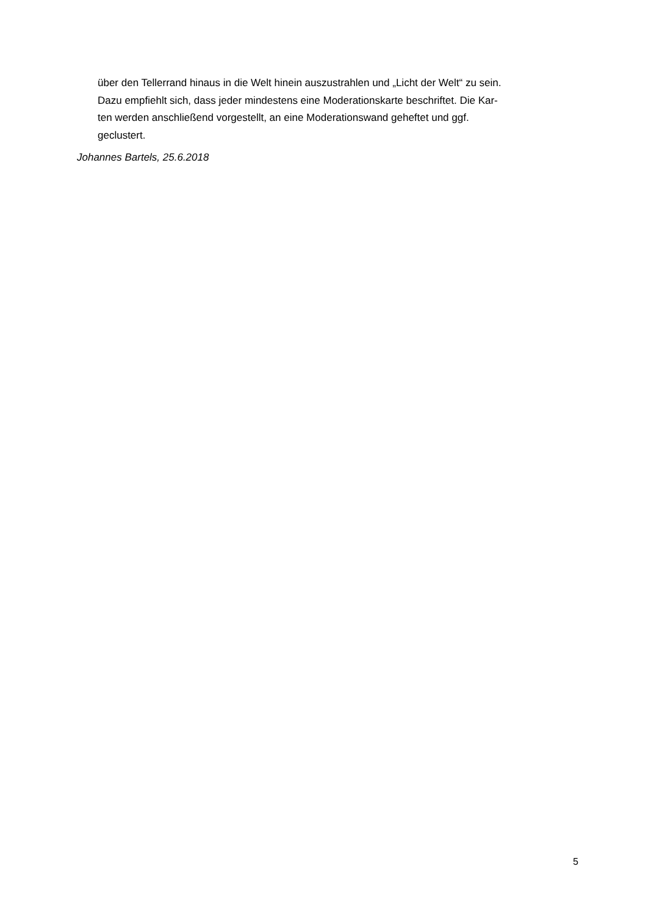über den Tellerrand hinaus in die Welt hinein auszustrahlen und „Licht der Welt“ zu sein.
Dazu empfiehlt sich, dass jeder mindestens eine Moderationskarte beschriftet. Die Kar-
ten werden anschließend vorgestellt, an eine Moderationswand geheftet und ggf.
geclustert.
Johannes Bartels, 25.6.2018
5